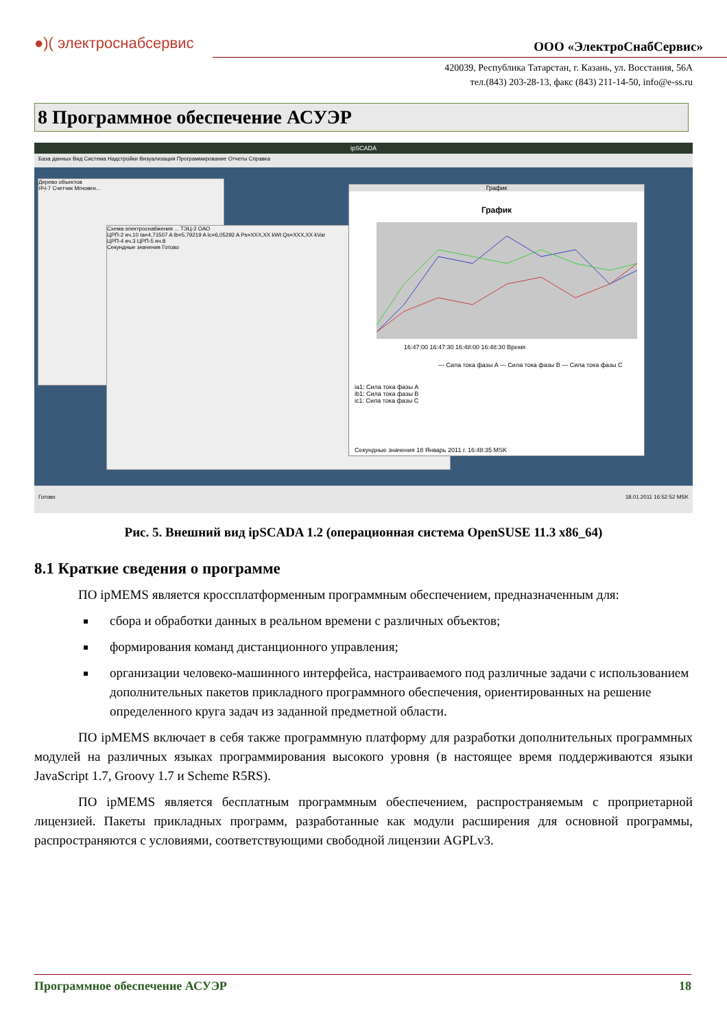●)( электроснабсервис ООО «ЭлектроСнабСервис»
420039, Республика Татарстан, г. Казань, ул. Восстания, 56А
тел.(843) 203-28-13, факс (843) 211-14-50, info@e-ss.ru
8 Программное обеспечение АСУЭР
ipSCADA
База данных Вид Система Надстройки Визуализация Программирование Отчеты Справка
Дерево объектов
ЯЧ-7 Счетчик Мгновен...
Схема электроснабжения ... ТЭЦ-2 ОАО
ЦРП-2 яч.10 Ia=4,71507 A Ib=5,79219 A Ic=6,05292 A Ps=XXX,XX kWt Qs=XXX,XX kVar
ЦРП-4 яч.3 ЦРП-5 яч.8
Секундные значения Готово
График
График
16:47:00 16:47:30 16:48:00 16:48:30 Время
— Сила тока фазы A — Сила тока фазы B — Сила тока фазы C
ia1: Сила тока фазы A
ib1: Сила тока фазы B
ic1: Сила тока фазы C
Секундные значения 18 Январь 2011 г. 16:48:35 MSK
Готово 18.01.2011 16:52:52 MSK
Рис. 5. Внешний вид ipSCADA 1.2 (операционная система OpenSUSE 11.3 x86_64)
8.1 Краткие сведения о программе
ПО ipMEMS является кроссплатформенным программным обеспечением, предназначенным для:
сбора и обработки данных в реальном времени с различных объектов;
формирования команд дистанционного управления;
организации человеко-машинного интерфейса, настраиваемого под различные задачи с использованием дополнительных пакетов прикладного программного обеспечения, ориентированных на решение определенного круга задач из заданной предметной области.
ПО ipMEMS включает в себя также программную платформу для разработки дополнительных программных модулей на различных языках программирования высокого уровня (в настоящее время поддерживаются языки JavaScript 1.7, Groovy 1.7 и Scheme R5RS).
ПО ipMEMS является бесплатным программным обеспечением, распространяемым с проприетарной лицензией. Пакеты прикладных программ, разработанные как модули расширения для основной программы, распространяются с условиями, соответствующими свободной лицензии AGPLv3.
Программное обеспечение АСУЭР 18